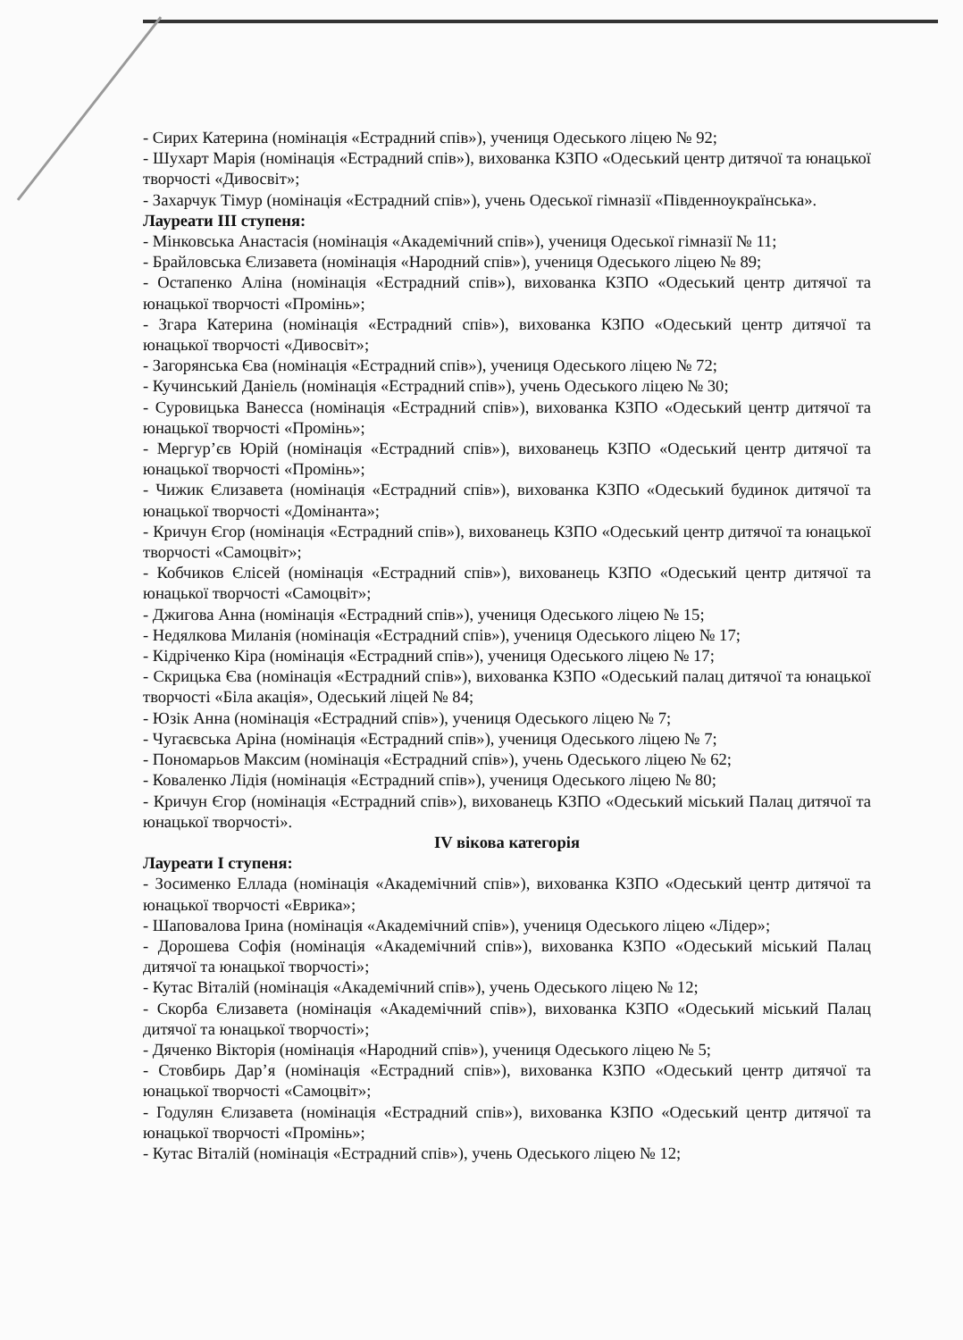- Сирих Катерина (номінація «Естрадний спів»), учениця Одеського ліцею № 92;
- Шухарт Марія (номінація «Естрадний спів»), вихованка КЗПО «Одеський центр дитячої та юнацької творчості «Дивосвіт»;
- Захарчук Тімур (номінація «Естрадний спів»), учень Одеської гімназії «Південноукраїнська».
Лауреати III ступеня:
- Мінковська Анастасія (номінація «Академічний спів»), учениця Одеської гімназії № 11;
- Брайловська Єлизавета (номінація «Народний спів»), учениця Одеського ліцею № 89;
- Остапенко Аліна (номінація «Естрадний спів»), вихованка КЗПО «Одеський центр дитячої та юнацької творчості «Промінь»;
- Згара Катерина (номінація «Естрадний спів»), вихованка КЗПО «Одеський центр дитячої та юнацької творчості «Дивосвіт»;
- Загорянська Єва (номінація «Естрадний спів»), учениця Одеського ліцею № 72;
- Кучинський Даніель (номінація «Естрадний спів»), учень Одеського ліцею № 30;
- Суровицька Ванесса (номінація «Естрадний спів»), вихованка КЗПО «Одеський центр дитячої та юнацької творчості «Промінь»;
- Мергур’єв Юрій (номінація «Естрадний спів»), вихованець КЗПО «Одеський центр дитячої та юнацької творчості «Промінь»;
- Чижик Єлизавета (номінація «Естрадний спів»), вихованка КЗПО «Одеський будинок дитячої та юнацької творчості «Домінанта»;
- Кричун Єгор (номінація «Естрадний спів»), вихованець КЗПО «Одеський центр дитячої та юнацької творчості «Самоцвіт»;
- Кобчиков Єлісей (номінація «Естрадний спів»), вихованець КЗПО «Одеський центр дитячої та юнацької творчості «Самоцвіт»;
- Джигова Анна (номінація «Естрадний спів»), учениця Одеського ліцею № 15;
- Недялкова Миланія (номінація «Естрадний спів»), учениця Одеського ліцею № 17;
- Кідріченко Кіра (номінація «Естрадний спів»), учениця Одеського ліцею № 17;
- Скрицька Єва (номінація «Естрадний спів»), вихованка КЗПО «Одеський палац дитячої та юнацької творчості «Біла акація», Одеський ліцей № 84;
- Юзік Анна (номінація «Естрадний спів»), учениця Одеського ліцею № 7;
- Чугаєвська Аріна (номінація «Естрадний спів»), учениця Одеського ліцею № 7;
- Пономарьов Максим (номінація «Естрадний спів»), учень Одеського ліцею № 62;
- Коваленко Лідія (номінація «Естрадний спів»), учениця Одеського ліцею № 80;
- Кричун Єгор (номінація «Естрадний спів»), вихованець КЗПО «Одеський міський Палац дитячої та юнацької творчості».
IV вікова категорія
Лауреати I ступеня:
- Зосименко Еллада (номінація «Академічний спів»), вихованка КЗПО «Одеський центр дитячої та юнацької творчості «Еврика»;
- Шаповалова Ірина (номінація «Академічний спів»), учениця Одеського ліцею «Лідер»;
- Дорошева Софія (номінація «Академічний спів»), вихованка КЗПО «Одеський міський Палац дитячої та юнацької творчості»;
- Кутас Віталій (номінація «Академічний спів»), учень Одеського ліцею № 12;
- Скорба Єлизавета (номінація «Академічний спів»), вихованка КЗПО «Одеський міський Палац дитячої та юнацької творчості»;
- Дяченко Вікторія (номінація «Народний спів»), учениця Одеського ліцею № 5;
- Стовбирь Дар’я (номінація «Естрадний спів»), вихованка КЗПО «Одеський центр дитячої та юнацької творчості «Самоцвіт»;
- Годулян Єлизавета (номінація «Естрадний спів»), вихованка КЗПО «Одеський центр дитячої та юнацької творчості «Промінь»;
- Кутас Віталій (номінація «Естрадний спів»), учень Одеського ліцею № 12;